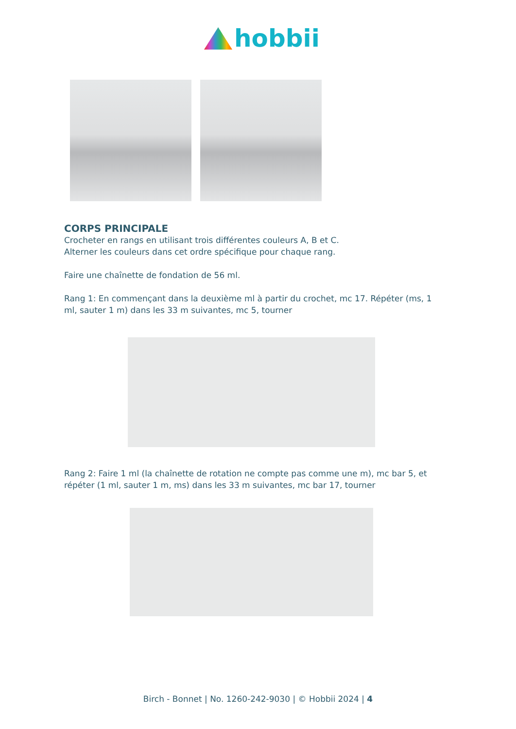hobbii
CORPS PRINCIPALE
Crocheter en rangs en utilisant trois différentes couleurs A, B et C.
Alterner les couleurs dans cet ordre spécifique pour chaque rang.
Faire une chaînette de fondation de 56 ml.
Rang 1: En commençant dans la deuxième ml à partir du crochet, mc 17. Répéter (ms, 1 ml, sauter 1 m) dans les 33 m suivantes, mc 5, tourner
Rang 2: Faire 1 ml (la chaînette de rotation ne compte pas comme une m), mc bar 5, et répéter (1 ml, sauter 1 m, ms) dans les 33 m suivantes, mc bar 17, tourner
Birch - Bonnet | No. 1260-242-9030 | © Hobbii 2024 | 4